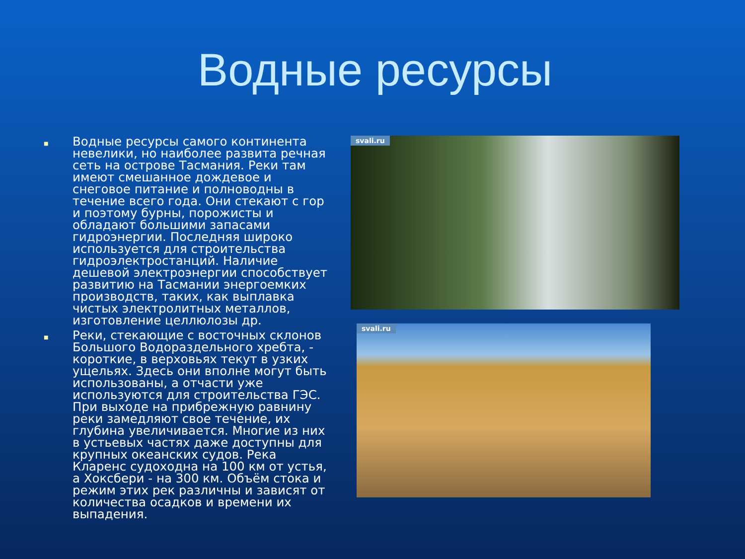Водные ресурсы
■
Водные ресурсы самого континента невелики, но наиболее развита речная сеть на острове Тасмания. Реки там имеют смешанное дождевое и снеговое питание и полноводны в течение всего года. Они стекают с гор и поэтому бурны, порожисты и обладают большими запасами гидроэнергии. Последняя широко используется для строительства гидроэлектростанций. Наличие дешевой электроэнергии способствует развитию на Тасмании энергоемких производств, таких, как выплавка чистых электролитных металлов, изготовление целлюлозы др.
■
Реки, стекающие с восточных склонов Большого Водораздельного хребта, - короткие, в верховьях текут в узких ущельях. Здесь они вполне могут быть использованы, а отчасти уже используются для строительства ГЭС. При выходе на прибрежную равнину реки замедляют свое течение, их глубина увеличивается. Многие из них в устьевых частях даже доступны для крупных океанских судов. Река Кларенс судоходна на 100 км от устья, а Хоксбери - на 300 км. Объём стока и режим этих рек различны и зависят от количества осадков и времени их выпадения.
svali.ru
svali.ru